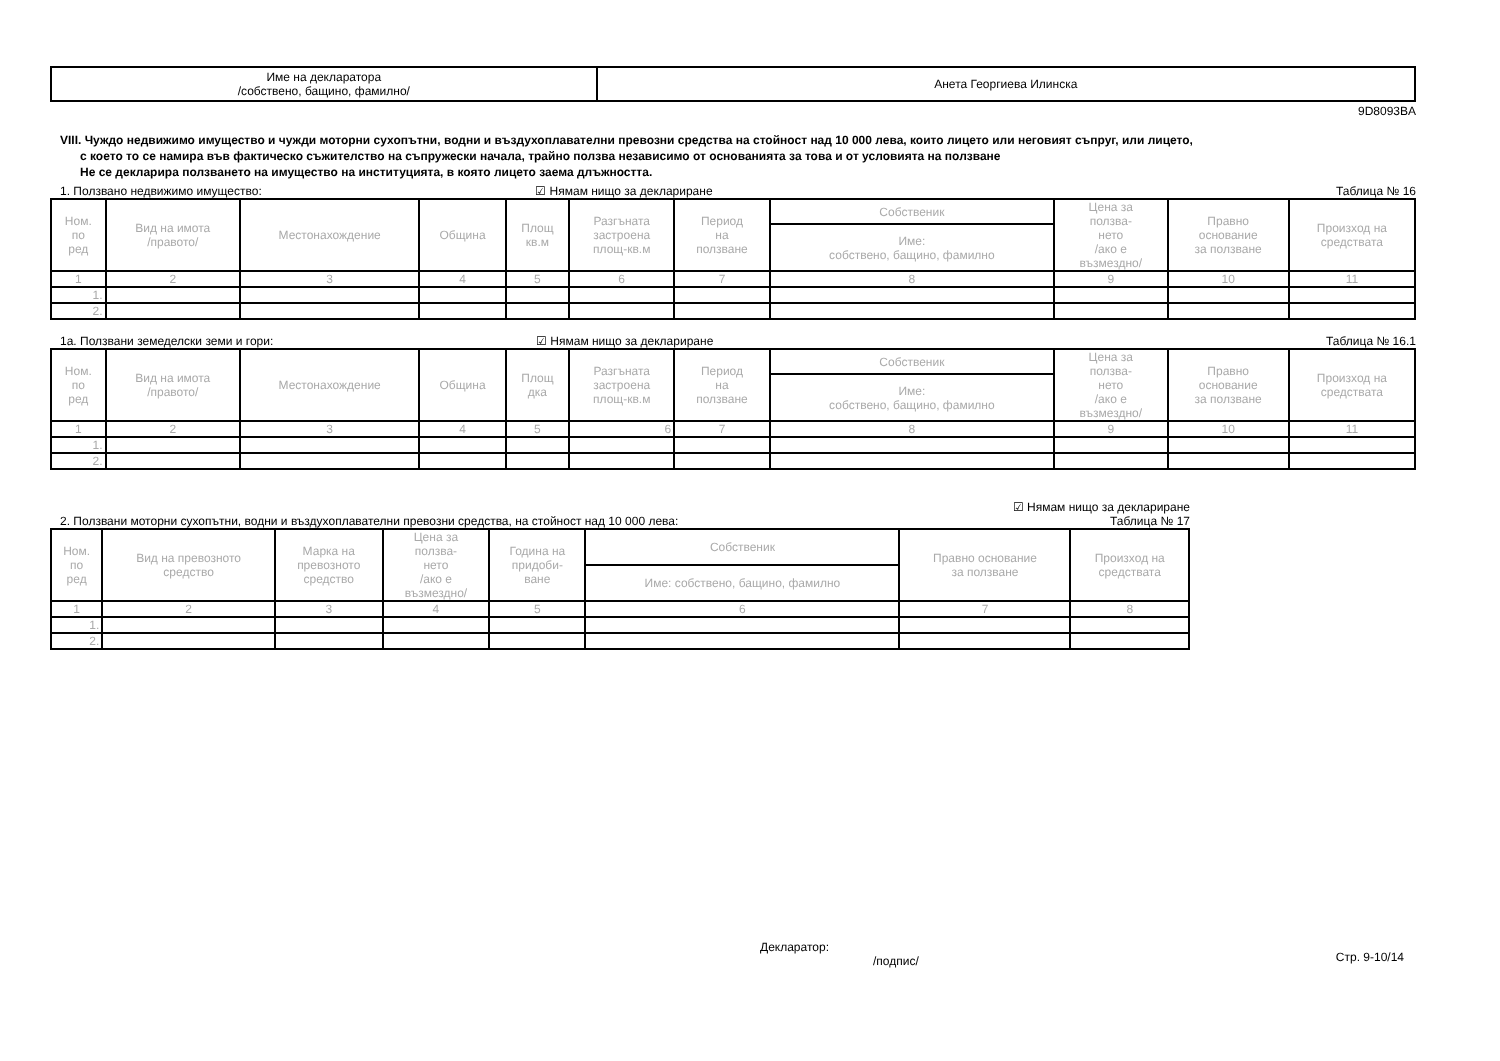| Име на декларатора /собствено, бащино, фамилно/ | Анета Георгиева Илинска |
9D8093BA
VIII. Чуждо недвижимо имущество и чужди моторни сухопътни, водни и въздухоплавателни превозни средства на стойност над 10 000 лева, които лицето или неговият съпруг, или лицето,
с което то се намира във фактическо съжителство на съпружески начала, трайно ползва независимо от основанията за това и от условията на ползване
Не се декларира ползването на имущество на институцията, в която лицето заема длъжността.
1. Ползвано недвижимо имущество: ☑ Нямам нищо за деклариране Таблица № 16
| Ном. по ред | Вид на имота /правото/ | Местонахождение | Община | Площ кв.м | Разгъната застроена площ-кв.м | Период на ползване | Собственик | Цена за ползва- нето /ако е възмездно/ | Правно основание за ползване | Произход на средствата |
| --- | --- | --- | --- | --- | --- | --- | --- | --- | --- | --- |
| | | | | | | | Име: собствено, бащино, фамилно | | | |
| 1 | 2 | 3 | 4 | 5 | 6 | 7 | 8 | 9 | 10 | 11 |
| 1. | | | | | | | | | | |
| 2. | | | | | | | | | | |
1а. Ползвани земеделски земи и гори: ☑ Нямам нищо за деклариране Таблица № 16.1
| Ном. по ред | Вид на имота /правото/ | Местонахождение | Община | Площ дка | Разгъната застроена площ-кв.м | Период на ползване | Собственик | Цена за ползва- нето /ако е възмездно/ | Правно основание за ползване | Произход на средствата |
| --- | --- | --- | --- | --- | --- | --- | --- | --- | --- | --- |
| | | | | | | | Име: собствено, бащино, фамилно | | | |
| 1 | 2 | 3 | 4 | 5 | 6 | 7 | 8 | 9 | 10 | 11 |
| 1. | | | | | | | | | | |
| 2. | | | | | | | | | | |
2. Ползвани моторни сухопътни, водни и въздухоплавателни превозни средства, на стойност над 10 000 лева: ☑ Нямам нищо за деклариране
Таблица № 17
| Ном. по ред | Вид на превозното средство | Марка на превозното средство | Цена за ползва- нето /ако е възмездно/ | Година на придоби- ване | Собственик | Правно основание за ползване | Произход на средствата |
| --- | --- | --- | --- | --- | --- | --- | --- |
| | | | | | Име: собствено, бащино, фамилно | | |
| 1 | 2 | 3 | 4 | 5 | 6 | 7 | 8 |
| 1. | | | | | | | |
| 2. | | | | | | | |
Декларатор:
/подпис/ Стр. 9-10/14